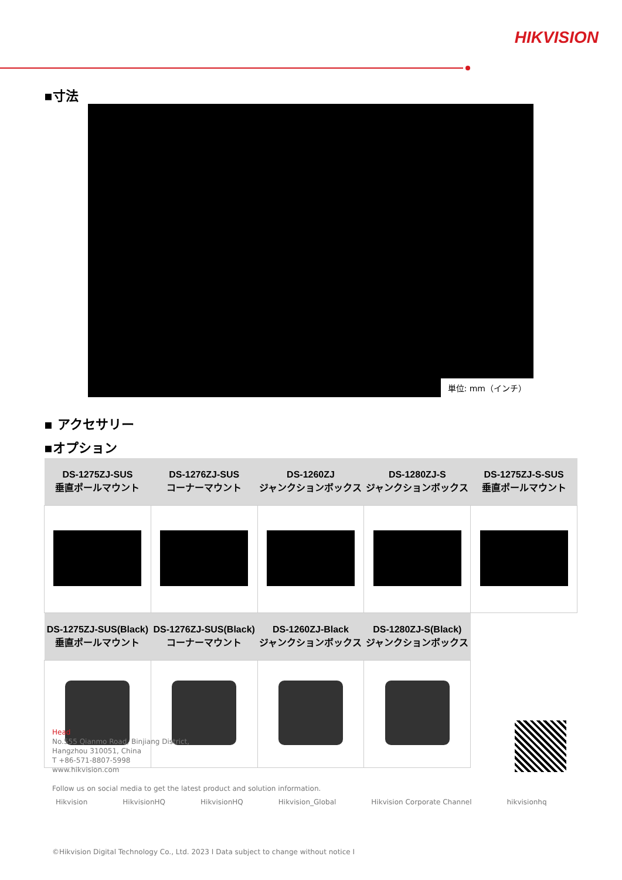HIKVISION
▪寸法
単位: mm（インチ）
▪ アクセサリー
▪オプション
| DS-1275ZJ-SUS 垂直ポールマウント | DS-1276ZJ-SUS コーナーマウント | DS-1260ZJ ジャンクションボックス | DS-1280ZJ-S ジャンクションボックス | DS-1275ZJ-S-SUS 垂直ポールマウント |
| --- | --- | --- | --- | --- |
| DS-1275ZJ-SUS(Black) 垂直ポールマウント | DS-1276ZJ-SUS(Black) コーナーマウント | DS-1260ZJ-Black ジャンクションボックス | DS-1280ZJ-S(Black) ジャンクションボックス | |
Head
No.555 Qianmo Road, Binjiang District,
Hangzhou 310051, China
T +86-571-8807-5998
www.hikvision.com
Follow us on social media to get the latest product and solution information.
Hikvision HikvisionHQ HikvisionHQ Hikvision_Global Hikvision Corporate Channel hikvisionhq
©Hikvision Digital Technology Co., Ltd. 2023 I Data subject to change without notice I